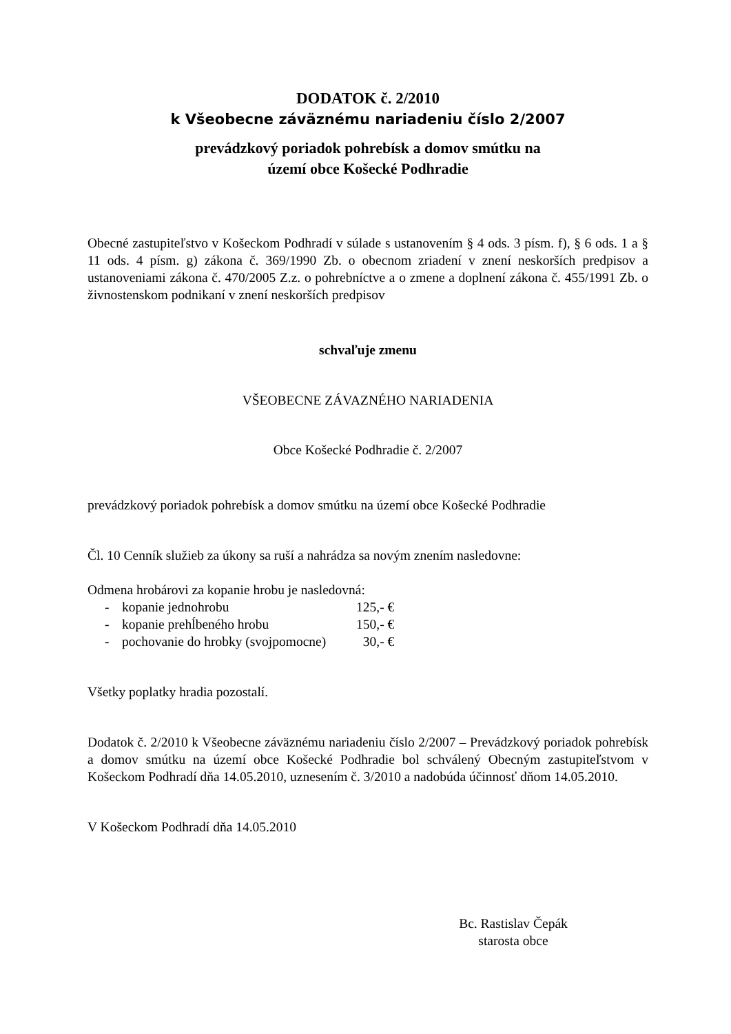DODATOK č. 2/2010
k Všeobecne záväznému nariadeniu číslo 2/2007
prevádzkový poriadok pohrebísk a domov smútku na
území obce Košecké Podhradie
Obecné zastupiteľstvo v Košeckom Podhradí v súlade s ustanovením § 4 ods. 3 písm. f), § 6 ods. 1 a § 11 ods. 4 písm. g) zákona č. 369/1990 Zb. o obecnom zriadení v znení neskorších predpisov a ustanoveniami zákona č. 470/2005 Z.z. o pohrebníctve a o zmene a doplnení zákona č. 455/1991 Zb. o živnostenskom podnikaní v znení neskorších predpisov
schvaľuje zmenu
VŠEOBECNE ZÁVAZNÉHO NARIADENIA
Obce Košecké Podhradie č. 2/2007
prevádzkový poriadok pohrebísk a domov smútku na území obce Košecké Podhradie
Čl. 10 Cenník služieb za úkony sa ruší a nahrádza sa novým znením nasledovne:
Odmena hrobárovi za kopanie hrobu je nasledovná:
| - | kopanie jednohrobu | 125,- € |
| - | kopanie prehĺbeného hrobu | 150,- € |
| - | pochovanie do hrobky (svojpomocne) | 30,- € |
Všetky poplatky hradia pozostalí.
Dodatok č. 2/2010 k Všeobecne záväznému nariadeniu číslo 2/2007 – Prevádzkový poriadok pohrebísk a domov smútku na území obce Košecké Podhradie bol schválený Obecným zastupiteľstvom v Košeckom Podhradí dňa 14.05.2010, uznesením č. 3/2010 a nadobúda účinnosť dňom 14.05.2010.
V Košeckom Podhradí dňa 14.05.2010
Bc. Rastislav Čepák
starosta obce